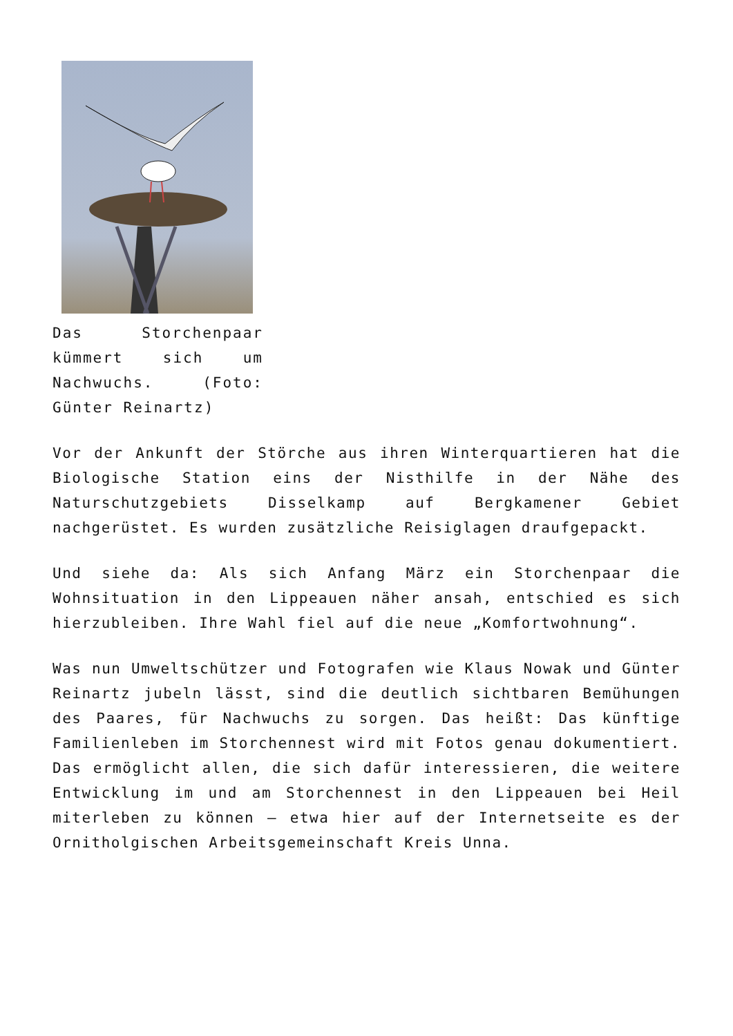Das Storchenpaar kümmert sich um Nachwuchs. (Foto: Günter Reinartz)
Vor der Ankunft der Störche aus ihren Winterquartieren hat die Biologische Station eins der Nisthilfe in der Nähe des Naturschutzgebiets Disselkamp auf Bergkamener Gebiet nachgerüstet. Es wurden zusätzliche Reisiglagen draufgepackt.
Und siehe da: Als sich Anfang März ein Storchenpaar die Wohnsituation in den Lippeauen näher ansah, entschied es sich hierzubleiben. Ihre Wahl fiel auf die neue „Komfortwohnung“.
Was nun Umweltschützer und Fotografen wie Klaus Nowak und Günter Reinartz jubeln lässt, sind die deutlich sichtbaren Bemühungen des Paares, für Nachwuchs zu sorgen. Das heißt: Das künftige Familienleben im Storchennest wird mit Fotos genau dokumentiert. Das ermöglicht allen, die sich dafür interessieren, die weitere Entwicklung im und am Storchennest in den Lippeauen bei Heil miterleben zu können – etwa hier auf der Internetseite es der Ornitholgischen Arbeitsgemeinschaft Kreis Unna.